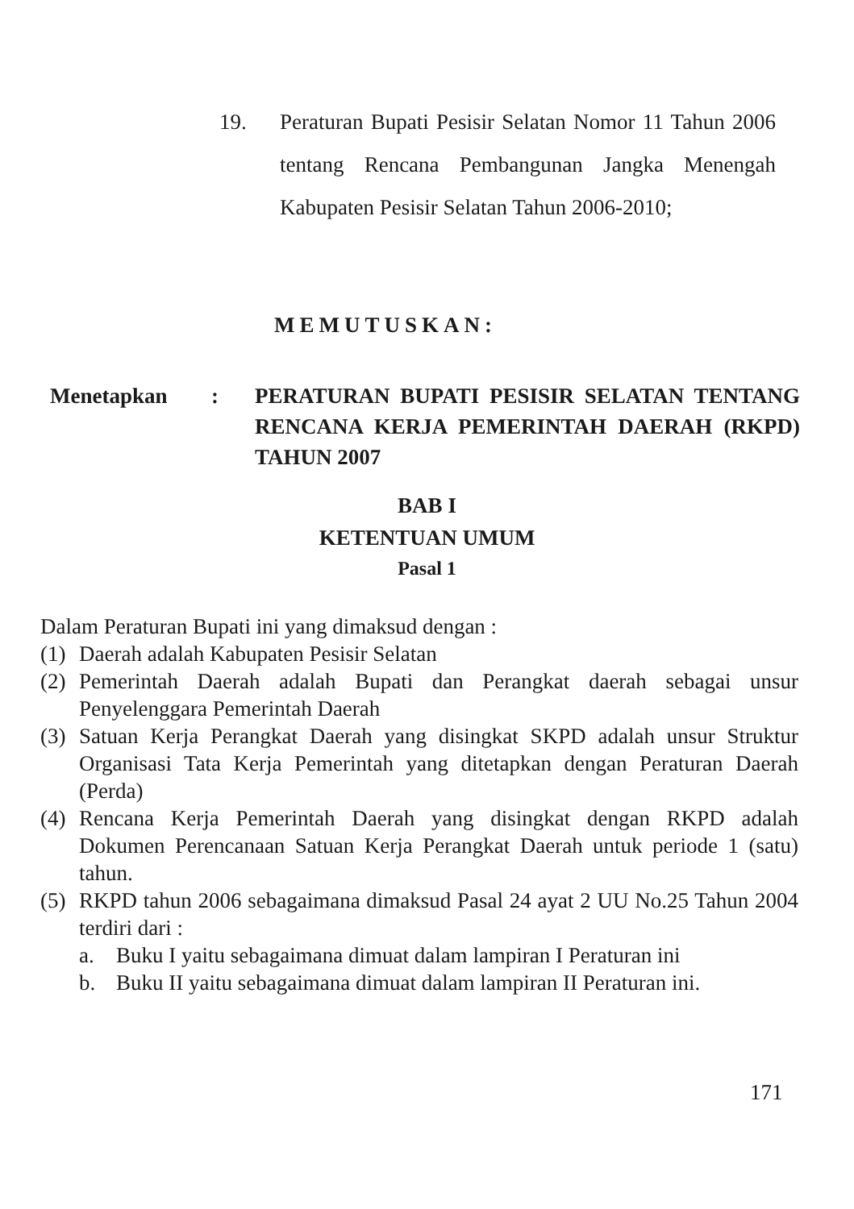19. Peraturan Bupati Pesisir Selatan Nomor 11 Tahun 2006 tentang Rencana Pembangunan Jangka Menengah Kabupaten Pesisir Selatan Tahun 2006-2010;
MEMUTUSKAN:
Menetapkan : PERATURAN BUPATI PESISIR SELATAN TENTANG RENCANA KERJA PEMERINTAH DAERAH (RKPD) TAHUN 2007
BAB I
KETENTUAN UMUM
Pasal 1
Dalam Peraturan Bupati ini yang dimaksud dengan :
(1)
Daerah adalah Kabupaten Pesisir Selatan
(2)
Pemerintah Daerah adalah Bupati dan Perangkat daerah sebagai unsur Penyelenggara Pemerintah Daerah
(3)
Satuan Kerja Perangkat Daerah yang disingkat SKPD adalah unsur Struktur Organisasi Tata Kerja Pemerintah yang ditetapkan dengan Peraturan Daerah (Perda)
(4)
Rencana Kerja Pemerintah Daerah yang disingkat dengan RKPD adalah Dokumen Perencanaan Satuan Kerja Perangkat Daerah untuk periode 1 (satu) tahun.
(5)
RKPD tahun 2006 sebagaimana dimaksud Pasal 24 ayat 2 UU No.25 Tahun 2004 terdiri dari :
a. Buku I yaitu sebagaimana dimuat dalam lampiran I Peraturan ini
b. Buku II yaitu sebagaimana dimuat dalam lampiran II Peraturan ini.
171